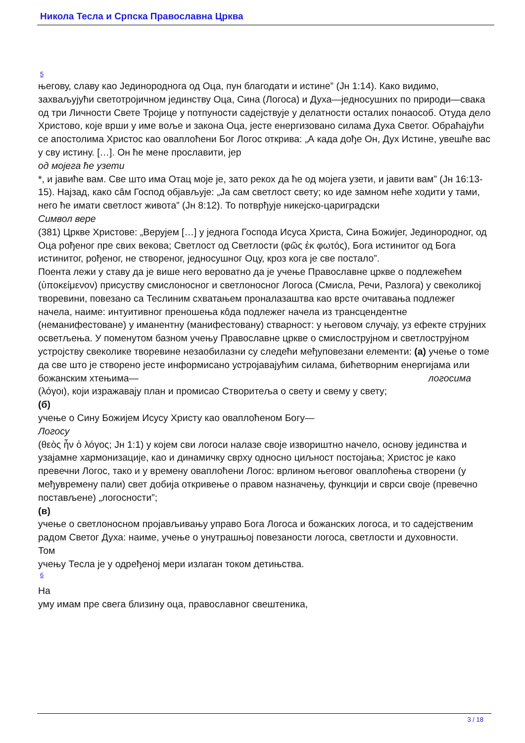Никола Тесла и Српска Православна Црква
5
његову, славу као Јединороднога од Оца, пун благодати и истине” (Јн 1:14). Како видимо, захваљујући светотројичном јединству Оца, Сина (Логоса) и Духа—једносушних по природи—свака од три Личности Свете Тројице у потпуности садејствује у делатности осталих понаособ. Отуда дело Христово, које врши у име воље и закона Оца, јесте енергизовано силама Духа Светог. Обраћајући се апостолима Христос као оваплоћени Бог Логос открива: „А када дође Он, Дух Истине, увешће вас у сву истину. […]. Он ће мене прославити, јер
од мојега ће узети
*, и јавиће вам. Све што има Отац моје је, зато рекох да ће од мојега узети, и јавити вам” (Јн 16:13-15). Најзад, како сâм Господ објављује: „Ја сам светлост свету; ко иде замном неће ходити у тами, него ће имати светлост живота” (Јн 8:12). То потврђује никејско-цариградски
Символ вере
(381) Цркве Христове: „Верујем […] у једнога Господа Исуса Христа, Сина Божијег, Јединородног, од Оца рођеног пре свих векова; Светлост од Светлости (φῶς ἐκ φωτός), Бога истинитог од Бога истинитог, рођеног, не створеног, једносушног Оцу, кроз кога је све постало”.
Поента лежи у ставу да је више него вероватно да је учење Православне цркве о подлежећем (ὑποκείμενον) присуству смислоносног и светлоносног Логоса (Смисла, Речи, Разлога) у свеколикој творевини, повезано са Теслиним схватањем проналазаштва као врсте очитавања подлежег начела, наиме: интуитивног преношења кôда подлежег начела из трансцендентне (неманифестоване) у иманентну (манифестовану) стварност: у његовом случају, уз ефекте струјних осветљења. У поменутом базном учењу Православне цркве о смислострујном и светлострујном устројству свеколике творевине незаобилазни су следећи међуповезани елементи: (а) учење о томе да све што је створено јесте информисано устројавајућим силама, бићетворним енергијама или божанским хтењима— логосима
(λόγοι), који изражавају план и промисао Створитеља о свету и свему у свету;
(б)
учење о Сину Божијем Исусу Христу као оваплоћеном Богу—
Логосу
(θεὸς ἦν ὁ λόγος; Јн 1:1) у којем сви логоси налазе своје извориштно начело, основу јединства и узајамне хармонизације, као и динамичку сврху односно циљност постојања; Христос је како превечни Логос, тако и у времену оваплоћени Логос: врлином његовог оваплоћења створени (у међувремену пали) свет добија откривење о правом назначењу, функцији и сврси своје (превечно постављене) „логосности”;
(в)
учење о светлоносном пројављивању управо Бога Логоса и божанских логоса, и то садејственим радом Светог Духа: наиме, учење о унутрашњој повезаности логоса, светлости и духовности.
Том
учењу Тесла је у одређеној мери излаган током детињства.
6
На
уму имам пре свега близину оца, православног свештеника,
3 / 18